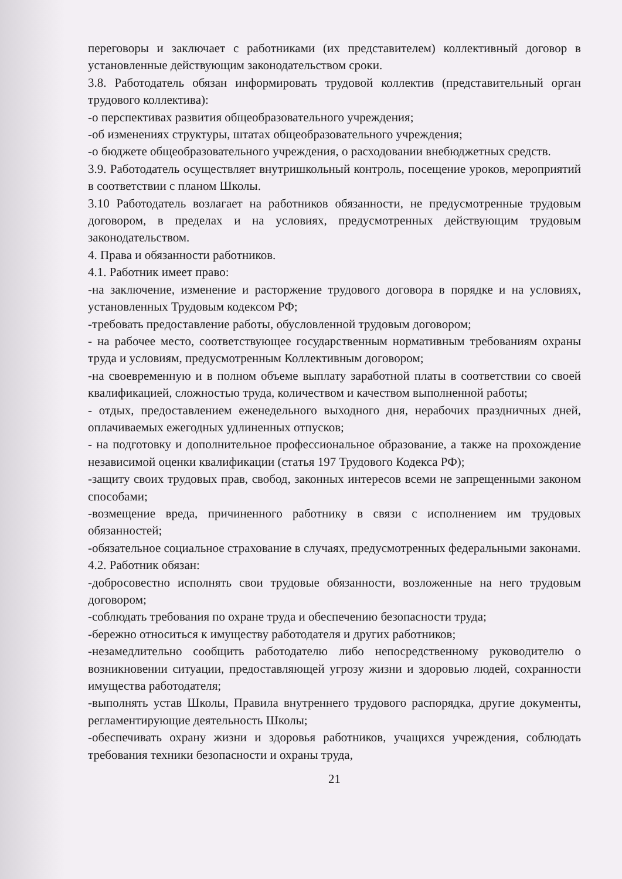переговоры и заключает с работниками (их представителем) коллективный договор в установленные действующим законодательством сроки.
3.8. Работодатель обязан информировать трудовой коллектив (представительный орган трудового коллектива):
-о перспективах развития общеобразовательного учреждения;
-об изменениях структуры, штатах общеобразовательного учреждения;
-о бюджете общеобразовательного учреждения, о расходовании внебюджетных средств.
3.9. Работодатель осуществляет внутришкольный контроль, посещение уроков, мероприятий в соответствии с планом Школы.
3.10 Работодатель возлагает на работников обязанности, не предусмотренные трудовым договором, в пределах и на условиях, предусмотренных действующим трудовым законодательством.
4. Права и обязанности работников.
4.1. Работник имеет право:
-на заключение, изменение и расторжение трудового договора в порядке и на условиях, установленных Трудовым кодексом РФ;
-требовать предоставление работы, обусловленной трудовым договором;
- на рабочее место, соответствующее государственным нормативным требованиям охраны труда и условиям, предусмотренным Коллективным договором;
-на своевременную и в полном объеме выплату заработной платы в соответствии со своей квалификацией, сложностью труда, количеством и качеством выполненной работы;
- отдых, предоставлением еженедельного выходного дня, нерабочих праздничных дней, оплачиваемых ежегодных удлиненных отпусков;
- на подготовку и дополнительное профессиональное образование, а также на прохождение независимой оценки квалификации (статья 197 Трудового Кодекса РФ);
-защиту своих трудовых прав, свобод, законных интересов всеми не запрещенными законом способами;
-возмещение вреда, причиненного работнику в связи с исполнением им трудовых обязанностей;
-обязательное социальное страхование в случаях, предусмотренных федеральными законами.
4.2. Работник обязан:
-добросовестно исполнять свои трудовые обязанности, возложенные на него трудовым договором;
-соблюдать требования по охране труда и обеспечению безопасности труда;
-бережно относиться к имуществу работодателя и других работников;
-незамедлительно сообщить работодателю либо непосредственному руководителю о возникновении ситуации, предоставляющей угрозу жизни и здоровью людей, сохранности имущества работодателя;
-выполнять устав Школы, Правила внутреннего трудового распорядка, другие документы, регламентирующие деятельность Школы;
-обеспечивать охрану жизни и здоровья работников, учащихся учреждения, соблюдать требования техники безопасности и охраны труда,
21